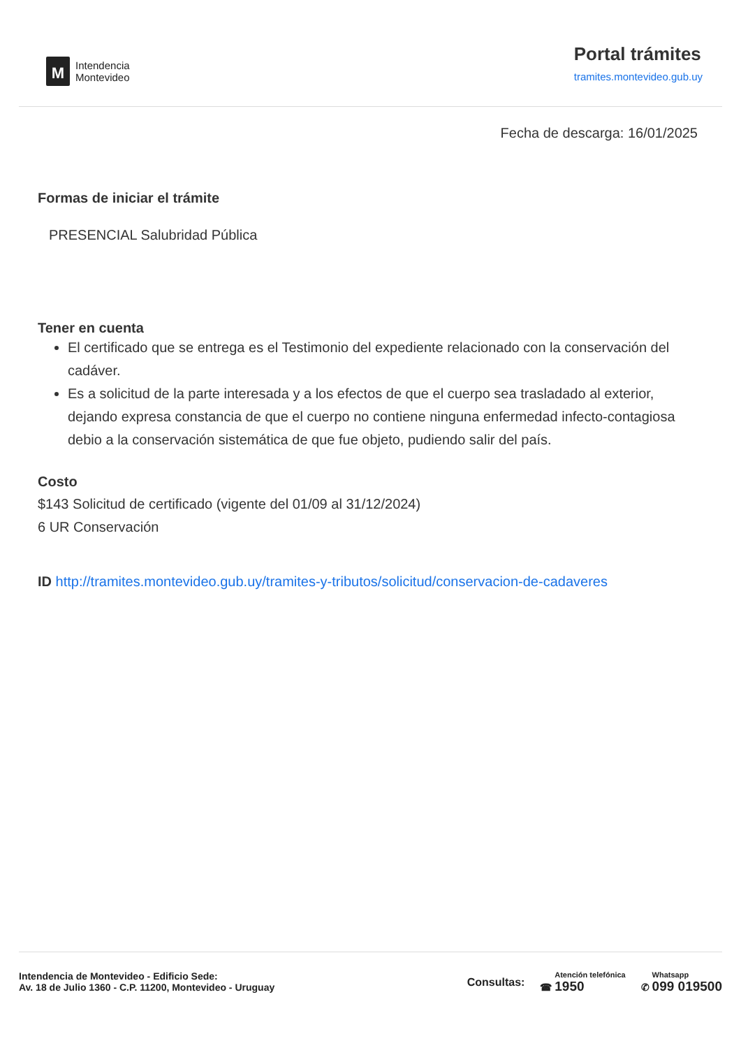M
Intendencia
Montevideo
Portal trámites
tramites.montevideo.gub.uy
Fecha de descarga: 16/01/2025
Formas de iniciar el trámite
PRESENCIAL Salubridad Pública
Tener en cuenta
El certificado que se entrega es el Testimonio del expediente relacionado con la conservación del cadáver.
Es a solicitud de la parte interesada y a los efectos de que el cuerpo sea trasladado al exterior, dejando expresa constancia de que el cuerpo no contiene ninguna enfermedad infecto-contagiosa debio a la conservación sistemática de que fue objeto, pudiendo salir del país.
Costo
$143 Solicitud de certificado (vigente del 01/09 al 31/12/2024)
6 UR Conservación
ID http://tramites.montevideo.gub.uy/tramites-y-tributos/solicitud/conservacion-de-cadaveres
Intendencia de Montevideo - Edificio Sede:
Av. 18 de Julio 1360 - C.P. 11200, Montevideo - Uruguay
Consultas: ☎ Atención telefónica 1950
✆ Whatsapp 099 019500